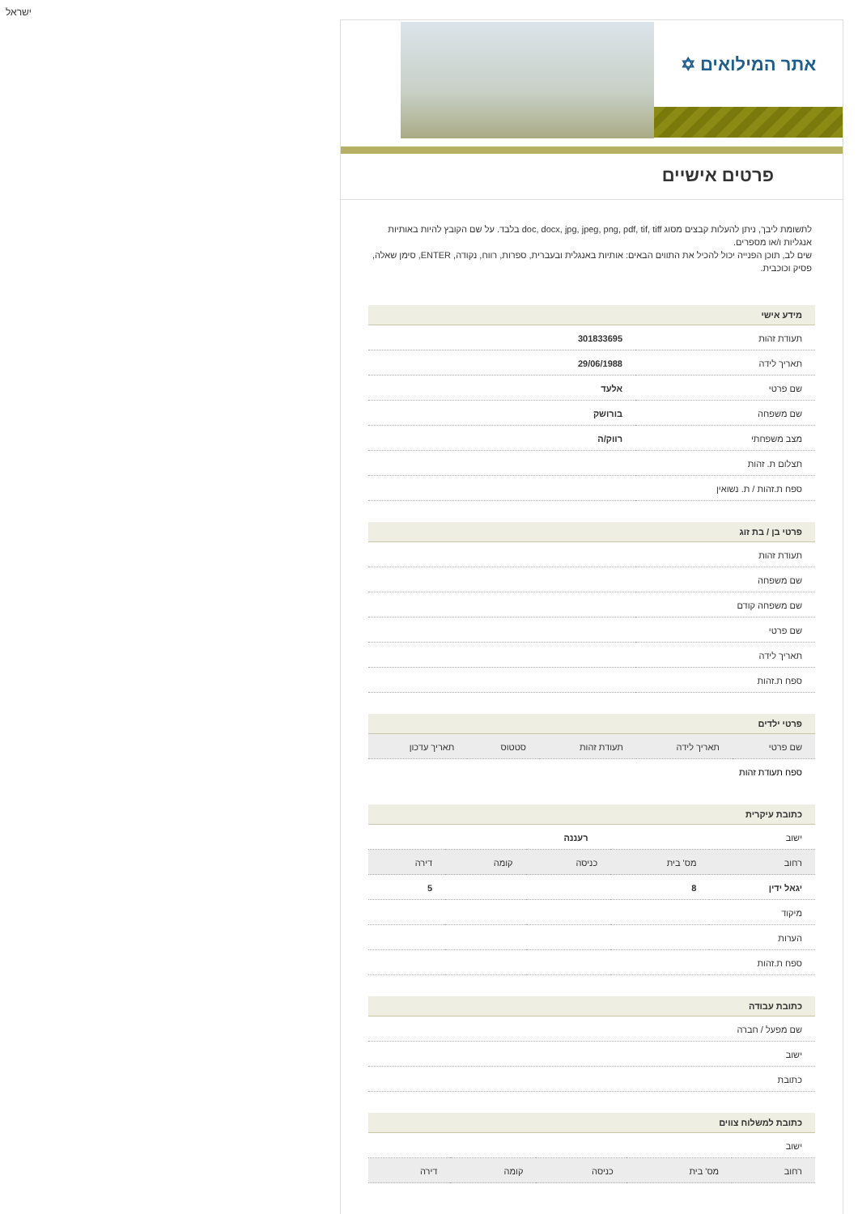ישראל
אתר המילואים ✡
פרטים אישיים
לתשומת ליבך, ניתן להעלות קבצים מסוג doc, docx, jpg, jpeg, png, pdf, tif, tiff בלבד. על שם הקובץ להיות באותיות אנגליות ו/או מספרים.
שים לב, תוכן הפנייה יכול להכיל את התווים הבאים: אותיות באנגלית ובעברית, ספרות, רווח, נקודה, ENTER, סימן שאלה, פסיק וכוכבית.
מידע אישי
| תעודת זהות | 301833695 |
| תאריך לידה | 29/06/1988 |
| שם פרטי | אלעד |
| שם משפחה | בורושק |
| מצב משפחתי | רווק/ה |
| תצלום ת. זהות | |
| ספח ת.זהות / ת. נשואין | |
פרטי בן / בת זוג
| תעודת זהות | |
| שם משפחה | |
| שם משפחה קודם | |
| שם פרטי | |
| תאריך לידה | |
| ספח ת.זהות | |
פרטי ילדים
| שם פרטי | תאריך לידה | תעודת זהות | סטטוס | תאריך עדכון |
| --- | --- | --- | --- | --- |
| ספח תעודת זהות | | | | |
כתובת עיקרית
| ישוב | רעננה | | | |
| רחוב | מס' בית | כניסה | קומה | דירה |
| יגאל ידין | 8 | | | 5 |
| מיקוד | | | | |
| הערות | | | | |
| ספח ת.זהות | | | | |
כתובת עבודה
| שם מפעל / חברה |
| ישוב |
| כתובת |
כתובת למשלוח צווים
| ישוב | | | | |
| רחוב | מס' בית | כניסה | קומה | דירה |